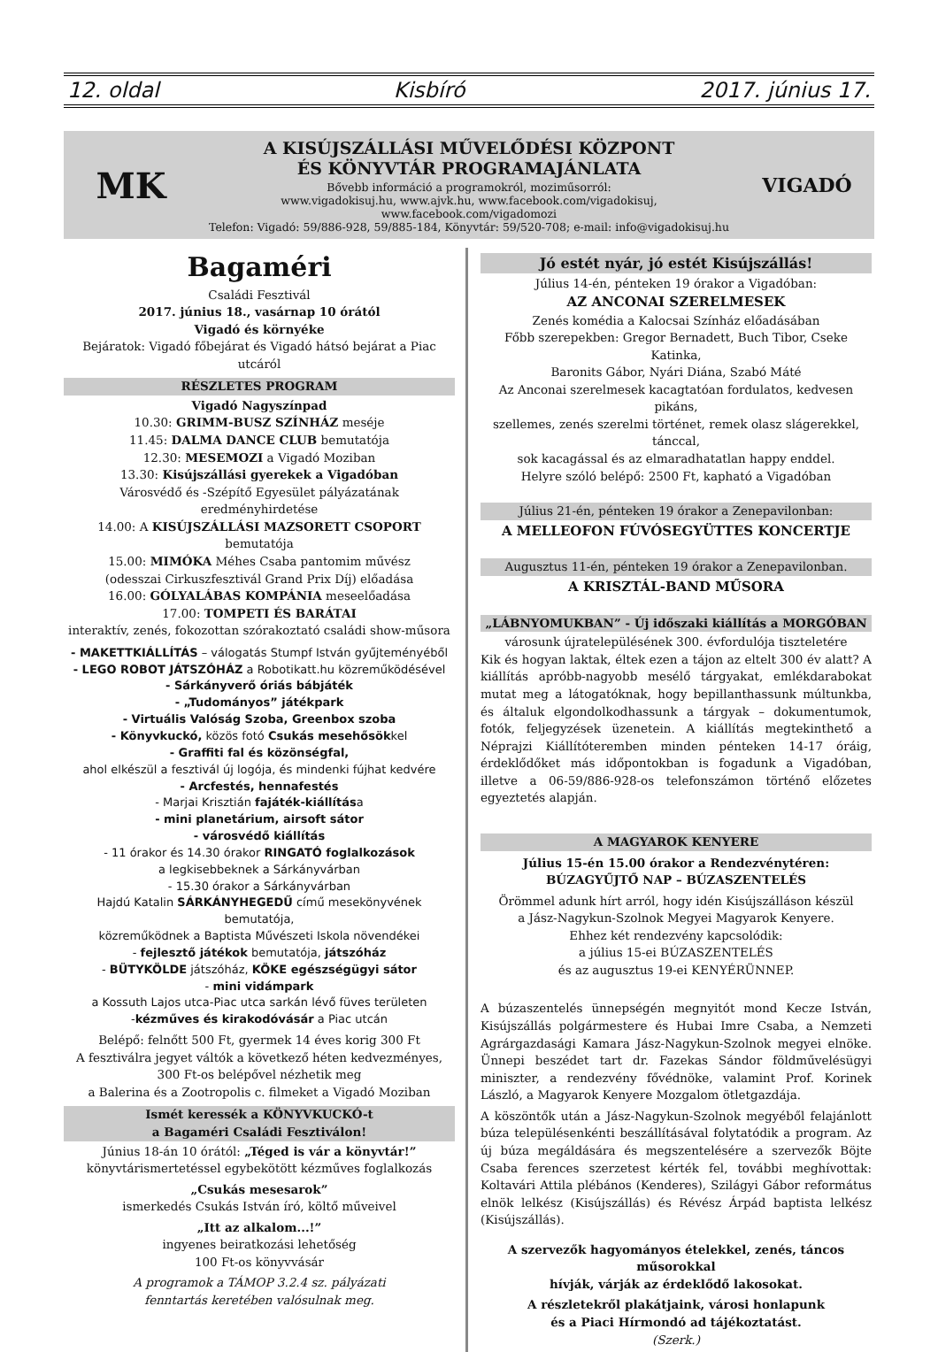12. oldal Kisbíró 2017. június 17.
MK
A KISÚJSZÁLLÁSI MŰVELŐDÉSI KÖZPONT
ÉS KÖNYVTÁR PROGRAMAJÁNLATA
Bővebb információ a programokról, moziműsorról:
www.vigadokisuj.hu, www.ajvk.hu, www.facebook.com/vigadokisuj, www.facebook.com/vigadomozi
Telefon: Vigadó: 59/886-928, 59/885-184, Könyvtár: 59/520-708; e-mail: info@vigadokisuj.hu
VIGADÓ
Bagaméri
Családi Fesztivál
2017. június 18., vasárnap 10 órától
Vigadó és környéke
Bejáratok: Vigadó főbejárat és Vigadó hátsó bejárat a Piac utcáról
RÉSZLETES PROGRAM
Vigadó Nagyszínpad
10.30: GRIMM-BUSZ SZÍNHÁZ meséje
11.45: DALMA DANCE CLUB bemutatója
12.30: MESEMOZI a Vigadó Moziban
13.30: Kisújszállási gyerekek a Vigadóban
Városvédő és -Szépítő Egyesület pályázatának eredményhirdetése
14.00: A KISÚJSZÁLLÁSI MAZSORETT CSOPORT bemutatója
15.00: MIMÓKA Méhes Csaba pantomim művész
(odesszai Cirkuszfesztivál Grand Prix Díj) előadása
16.00: GÓLYALÁBAS KOMPÁNIA meseelőadása
17.00: TOMPETI ÉS BARÁTAI
interaktív, zenés, fokozottan szórakoztató családi show-műsora
- MAKETTKIÁLLÍTÁS – válogatás Stumpf István gyűjteményéből
- LEGO ROBOT JÁTSZÓHÁZ a Robotikatt.hu közreműködésével
- Sárkányverő óriás bábjáték
- „Tudományos” játékpark
- Virtuális Valóság Szoba, Greenbox szoba
- Könyvkuckó, közös fotó Csukás mesehősökkel
- Graffiti fal és közönségfal,
ahol elkészül a fesztivál új logója, és mindenki fújhat kedvére
- Arcfestés, hennafestés
- Marjai Krisztián fajáték-kiállítása
- mini planetárium, airsoft sátor
- városvédő kiállítás
- 11 órakor és 14.30 órakor RINGATÓ foglalkozások
a legkisebbeknek a Sárkányvárban
- 15.30 órakor a Sárkányvárban
Hajdú Katalin SÁRKÁNYHEGEDŰ című mesekönyvének bemutatója,
közreműködnek a Baptista Művészeti Iskola növendékei
- fejlesztő játékok bemutatója, játszóház
- BÜTYKÖLDE játszóház, KÖKE egészségügyi sátor
- mini vidámpark
a Kossuth Lajos utca-Piac utca sarkán lévő füves területen
-kézműves és kirakodóvásár a Piac utcán
Belépő: felnőtt 500 Ft, gyermek 14 éves korig 300 Ft
A fesztiválra jegyet váltók a következő héten kedvezményes,
300 Ft-os belépővel nézhetik meg
a Balerina és a Zootropolis c. filmeket a Vigadó Moziban
Ismét keressék a KÖNYVKUCKÓ-t
a Bagaméri Családi Fesztiválon!
Június 18-án 10 órától: „Téged is vár a könyvtár!”
könyvtárismertetéssel egybekötött kézműves foglalkozás
„Csukás mesesarok”
ismerkedés Csukás István író, költő műveivel
„Itt az alkalom...!”
ingyenes beiratkozási lehetőség
100 Ft-os könyvvásár
A programok a TÁMOP 3.2.4 sz. pályázati
fenntartás keretében valósulnak meg.
Jó estét nyár, jó estét Kisújszállás!
Július 14-én, pénteken 19 órakor a Vigadóban:
AZ ANCONAI SZERELMESEK
Zenés komédia a Kalocsai Színház előadásában
Főbb szerepekben: Gregor Bernadett, Buch Tibor, Cseke Katinka,
Baronits Gábor, Nyári Diána, Szabó Máté
Az Anconai szerelmesek kacagtatóan fordulatos, kedvesen pikáns,
szellemes, zenés szerelmi történet, remek olasz slágerekkel, tánccal,
sok kacagással és az elmaradhatatlan happy enddel.
Helyre szóló belépő: 2500 Ft, kapható a Vigadóban
Július 21-én, pénteken 19 órakor a Zenepavilonban:
A MELLEOFON FÚVÓSEGYÜTTES KONCERTJE
Augusztus 11-én, pénteken 19 órakor a Zenepavilonban.
A KRISZTÁL-BAND MŰSORA
„LÁBNYOMUKBAN” - Új időszaki kiállítás a MORGÓBAN
városunk újratelepülésének 300. évfordulója tiszteletére
Kik és hogyan laktak, éltek ezen a tájon az eltelt 300 év alatt? A kiállítás apróbb-nagyobb mesélő tárgyakat, emlékdarabokat mutat meg a látogatóknak, hogy bepillanthassunk múltunkba, és általuk elgondolkodhassunk a tárgyak – dokumentumok, fotók, feljegyzések üzenetein. A kiállítás megtekinthető a Néprajzi Kiállítóteremben minden pénteken 14-17 óráig, érdeklődőket más időpontokban is fogadunk a Vigadóban, illetve a 06-59/886-928-os telefonszámon történő előzetes egyeztetés alapján.
A MAGYAROK KENYERE
Július 15-én 15.00 órakor a Rendezvénytéren:
BÚZAGYŰJTŐ NAP – BÚZASZENTELÉS
Örömmel adunk hírt arról, hogy idén Kisújszálláson készül
a Jász-Nagykun-Szolnok Megyei Magyarok Kenyere.
Ehhez két rendezvény kapcsolódik:
a július 15-ei BÚZASZENTELÉS
és az augusztus 19-ei KENYÉRÜNNEP.
A búzaszentelés ünnepségén megnyitót mond Kecze István, Kisújszállás polgármestere és Hubai Imre Csaba, a Nemzeti Agrárgazdasági Kamara Jász-Nagykun-Szolnok megyei elnöke. Ünnepi beszédet tart dr. Fazekas Sándor földművelésügyi miniszter, a rendezvény fővédnöke, valamint Prof. Korinek László, a Magyarok Kenyere Mozgalom ötletgazdája.
A köszöntők után a Jász-Nagykun-Szolnok megyéből felajánlott búza településenkénti beszállításával folytatódik a program. Az új búza megáldására és megszentelésére a szervezők Böjte Csaba ferences szerzetest kérték fel, további meghívottak: Koltavári Attila plébános (Kenderes), Szilágyi Gábor református elnök lelkész (Kisújszállás) és Révész Árpád baptista lelkész (Kisújszállás).
A szervezők hagyományos ételekkel, zenés, táncos műsorokkal
hívják, várják az érdeklődő lakosokat.
A részletekről plakátjaink, városi honlapunk
és a Piaci Hírmondó ad tájékoztatást.
(Szerk.)